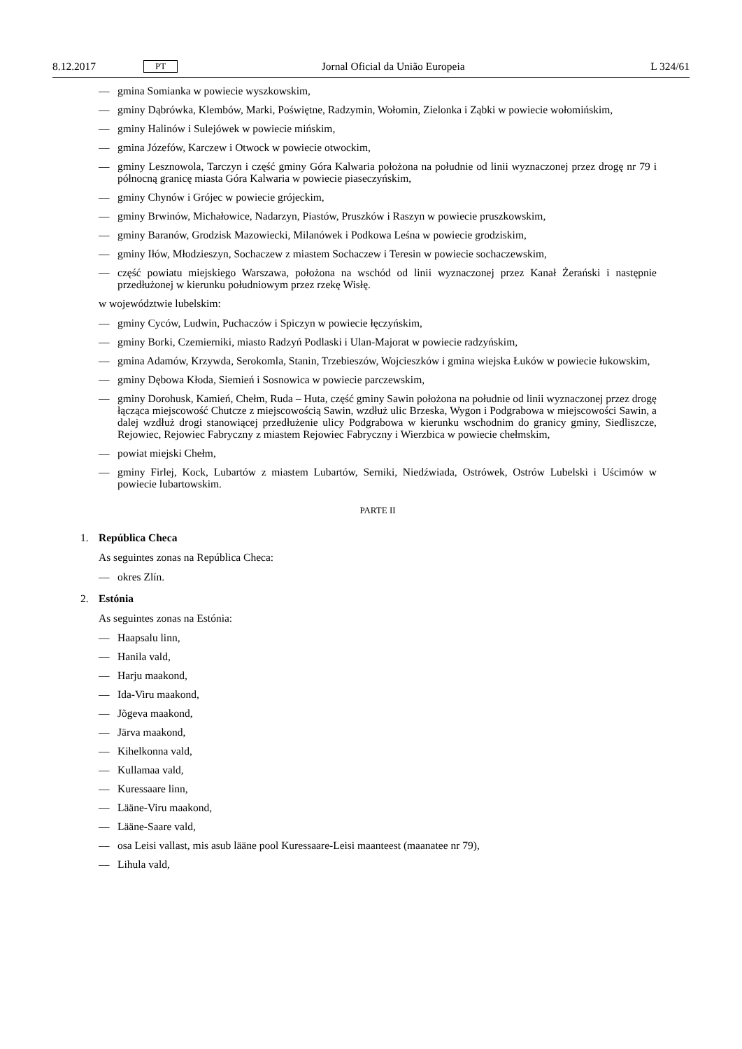8.12.2017 PT Jornal Oficial da União Europeia L 324/61
— gmina Somianka w powiecie wyszkowskim,
— gminy Dąbrówka, Klembów, Marki, Poświętne, Radzymin, Wołomin, Zielonka i Ząbki w powiecie wołomińskim,
— gminy Halinów i Sulejówek w powiecie mińskim,
— gmina Józefów, Karczew i Otwock w powiecie otwockim,
— gminy Lesznowola, Tarczyn i część gminy Góra Kalwaria położona na południe od linii wyznaczonej przez drogę nr 79 i północną granicę miasta Góra Kalwaria w powiecie piaseczyńskim,
— gminy Chynów i Grójec w powiecie grójeckim,
— gminy Brwinów, Michałowice, Nadarzyn, Piastów, Pruszków i Raszyn w powiecie pruszkowskim,
— gminy Baranów, Grodzisk Mazowiecki, Milanówek i Podkowa Leśna w powiecie grodziskim,
— gminy Iłów, Młodzieszyn, Sochaczew z miastem Sochaczew i Teresin w powiecie sochaczewskim,
— część powiatu miejskiego Warszawa, położona na wschód od linii wyznaczonej przez Kanał Żerański i następnie przedłużonej w kierunku południowym przez rzekę Wisłę.
w województwie lubelskim:
— gminy Cyców, Ludwin, Puchaczów i Spiczyn w powiecie łęczyńskim,
— gminy Borki, Czemierniki, miasto Radzyń Podlaski i Ulan-Majorat w powiecie radzyńskim,
— gmina Adamów, Krzywda, Serokomla, Stanin, Trzebieszów, Wojcieszków i gmina wiejska Łuków w powiecie łukowskim,
— gminy Dębowa Kłoda, Siemień i Sosnowica w powiecie parczewskim,
— gminy Dorohusk, Kamień, Chełm, Ruda – Huta, część gminy Sawin położona na południe od linii wyznaczonej przez drogę łącząca miejscowość Chutcze z miejscowością Sawin, wzdłuż ulic Brzeska, Wygon i Podgrabowa w miejscowości Sawin, a dalej wzdłuż drogi stanowiącej przedłużenie ulicy Podgrabowa w kierunku wschodnim do granicy gminy, Siedliszcze, Rejowiec, Rejowiec Fabryczny z miastem Rejowiec Fabryczny i Wierzbica w powiecie chełmskim,
— powiat miejski Chełm,
— gminy Firlej, Kock, Lubartów z miastem Lubartów, Serniki, Niedźwiada, Ostrówek, Ostrów Lubelski i Uścimów w powiecie lubartowskim.
PARTE II
1. República Checa
As seguintes zonas na República Checa:
— okres Zlín.
2. Estónia
As seguintes zonas na Estónia:
— Haapsalu linn,
— Hanila vald,
— Harju maakond,
— Ida-Viru maakond,
— Jõgeva maakond,
— Järva maakond,
— Kihelkonna vald,
— Kullamaa vald,
— Kuressaare linn,
— Lääne-Viru maakond,
— Lääne-Saare vald,
— osa Leisi vallast, mis asub lääne pool Kuressaare-Leisi maanteest (maanatee nr 79),
— Lihula vald,